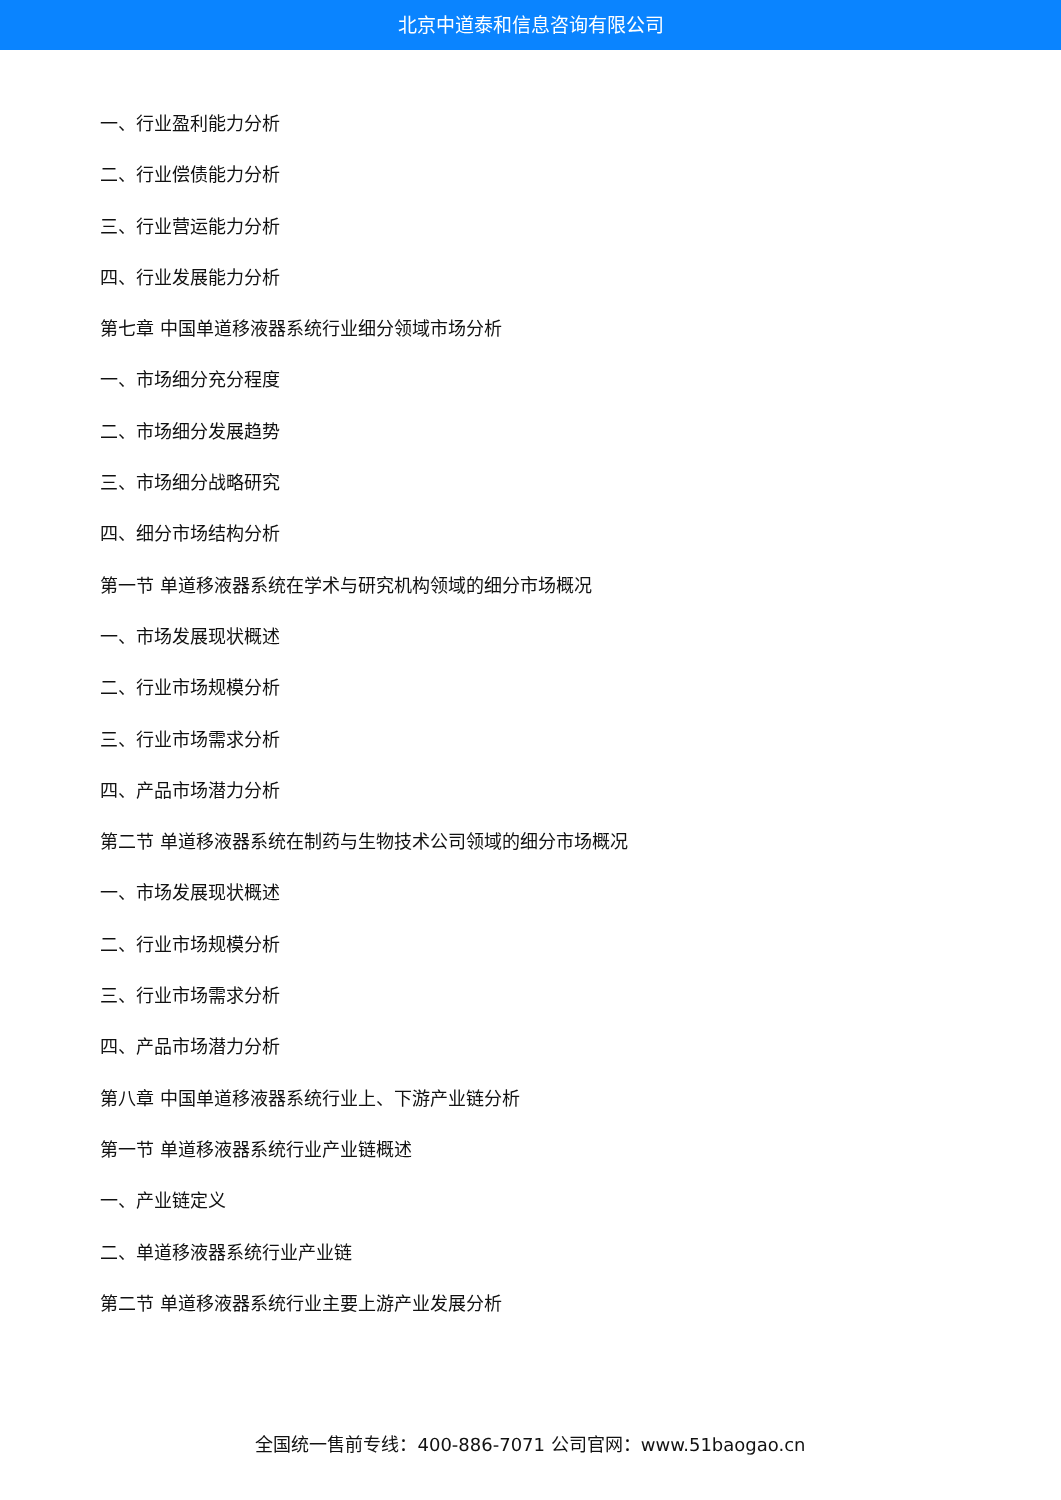北京中道泰和信息咨询有限公司
一、行业盈利能力分析
二、行业偿债能力分析
三、行业营运能力分析
四、行业发展能力分析
第七章 中国单道移液器系统行业细分领域市场分析
一、市场细分充分程度
二、市场细分发展趋势
三、市场细分战略研究
四、细分市场结构分析
第一节 单道移液器系统在学术与研究机构领域的细分市场概况
一、市场发展现状概述
二、行业市场规模分析
三、行业市场需求分析
四、产品市场潜力分析
第二节 单道移液器系统在制药与生物技术公司领域的细分市场概况
一、市场发展现状概述
二、行业市场规模分析
三、行业市场需求分析
四、产品市场潜力分析
第八章 中国单道移液器系统行业上、下游产业链分析
第一节 单道移液器系统行业产业链概述
一、产业链定义
二、单道移液器系统行业产业链
第二节 单道移液器系统行业主要上游产业发展分析
全国统一售前专线：400-886-7071 公司官网：www.51baogao.cn